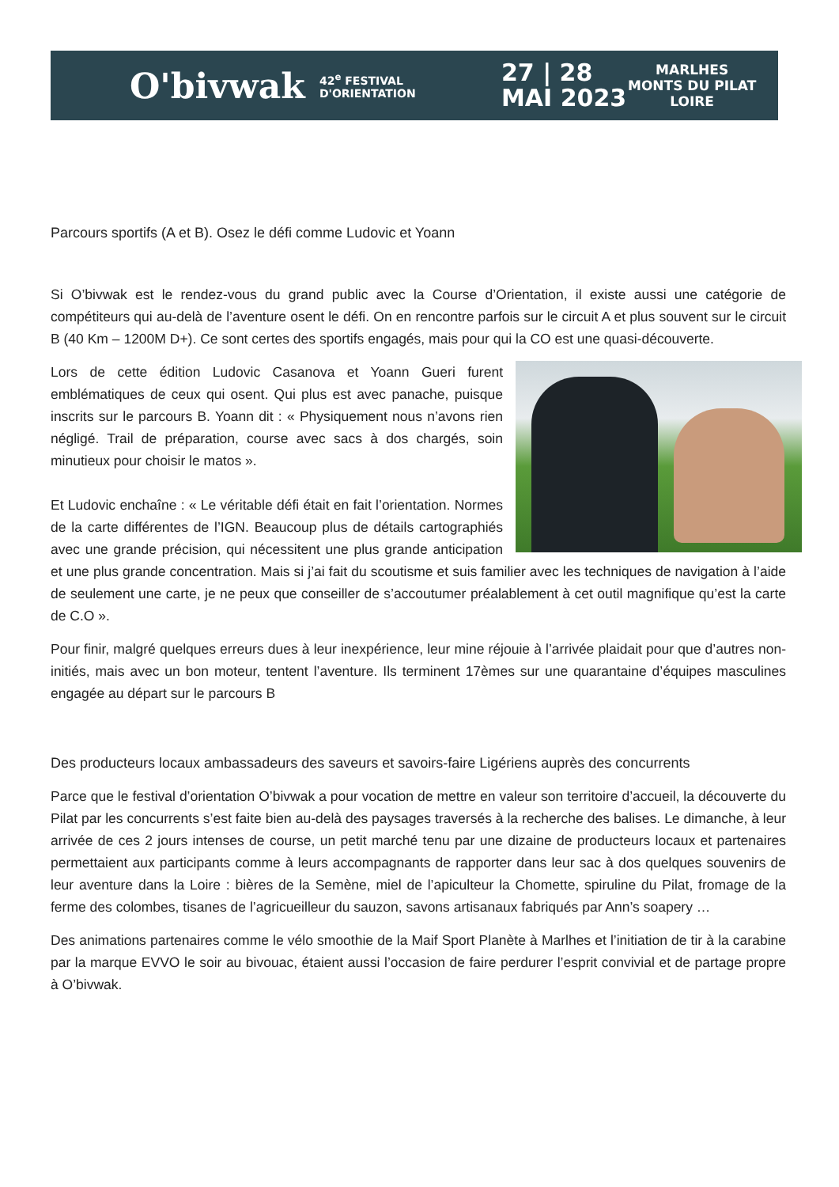O'bivwak
42<sup>e</sup> FESTIVAL D'ORIENTATION
27 | 28
MAI 2023
MARLHES
MONTS DU PILAT
LOIRE
Parcours sportifs (A et B). Osez le défi comme Ludovic et Yoann
Si O’bivwak est le rendez-vous du grand public avec la Course d’Orientation, il existe aussi une catégorie de compétiteurs qui au-delà de l’aventure osent le défi. On en rencontre parfois sur le circuit A et plus souvent sur le circuit B (40 Km – 1200M D+). Ce sont certes des sportifs engagés, mais pour qui la CO est une quasi-découverte.
Lors de cette édition Ludovic Casanova et Yoann Gueri furent emblématiques de ceux qui osent. Qui plus est avec panache, puisque inscrits sur le parcours B. Yoann dit : « Physiquement nous n’avons rien négligé. Trail de préparation, course avec sacs à dos chargés, soin minutieux pour choisir le matos ».
Et Ludovic enchaîne : « Le véritable défi était en fait l’orientation. Normes de la carte différentes de l’IGN. Beaucoup plus de détails cartographiés avec une grande précision, qui nécessitent une plus grande anticipation et une plus grande concentration. Mais si j’ai fait du scoutisme et suis familier avec les techniques de navigation à l’aide de seulement une carte, je ne peux que conseiller de s’accoutumer préalablement à cet outil magnifique qu’est la carte de C.O ».
Pour finir, malgré quelques erreurs dues à leur inexpérience, leur mine réjouie à l’arrivée plaidait pour que d’autres non-initiés, mais avec un bon moteur, tentent l’aventure. Ils terminent 17èmes sur une quarantaine d’équipes masculines engagée au départ sur le parcours B
Des producteurs locaux ambassadeurs des saveurs et savoirs-faire Ligériens auprès des concurrents
Parce que le festival d’orientation O’bivwak a pour vocation de mettre en valeur son territoire d’accueil, la découverte du Pilat par les concurrents s’est faite bien au-delà des paysages traversés à la recherche des balises. Le dimanche, à leur arrivée de ces 2 jours intenses de course, un petit marché tenu par une dizaine de producteurs locaux et partenaires permettaient aux participants comme à leurs accompagnants de rapporter dans leur sac à dos quelques souvenirs de leur aventure dans la Loire : bières de la Semène, miel de l’apiculteur la Chomette, spiruline du Pilat, fromage de la ferme des colombes, tisanes de l’agricueilleur du sauzon, savons artisanaux fabriqués par Ann’s soapery …
Des animations partenaires comme le vélo smoothie de la Maif Sport Planète à Marlhes et l’initiation de tir à la carabine par la marque EVVO le soir au bivouac, étaient aussi l’occasion de faire perdurer l’esprit convivial et de partage propre à O’bivwak.